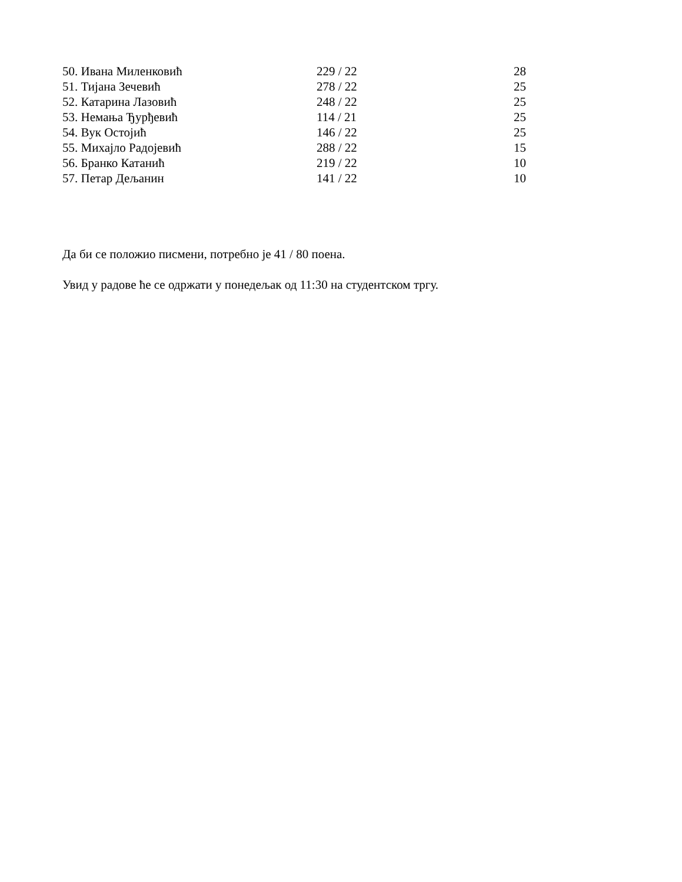| 50. Ивана Миленковић | 229 / 22 | 28 |
| 51. Тијана Зечевић | 278 / 22 | 25 |
| 52. Катарина Лазовић | 248 / 22 | 25 |
| 53. Немања Ђурђевић | 114 / 21 | 25 |
| 54. Вук Остојић | 146 / 22 | 25 |
| 55. Михајло Радојевић | 288 / 22 | 15 |
| 56. Бранко Катанић | 219 / 22 | 10 |
| 57. Петар Дељанин | 141 / 22 | 10 |
Да би се положио писмени, потребно је 41 / 80 поена.
Увид у радове ће се одржати у понедељак од 11:30 на студентском тргу.